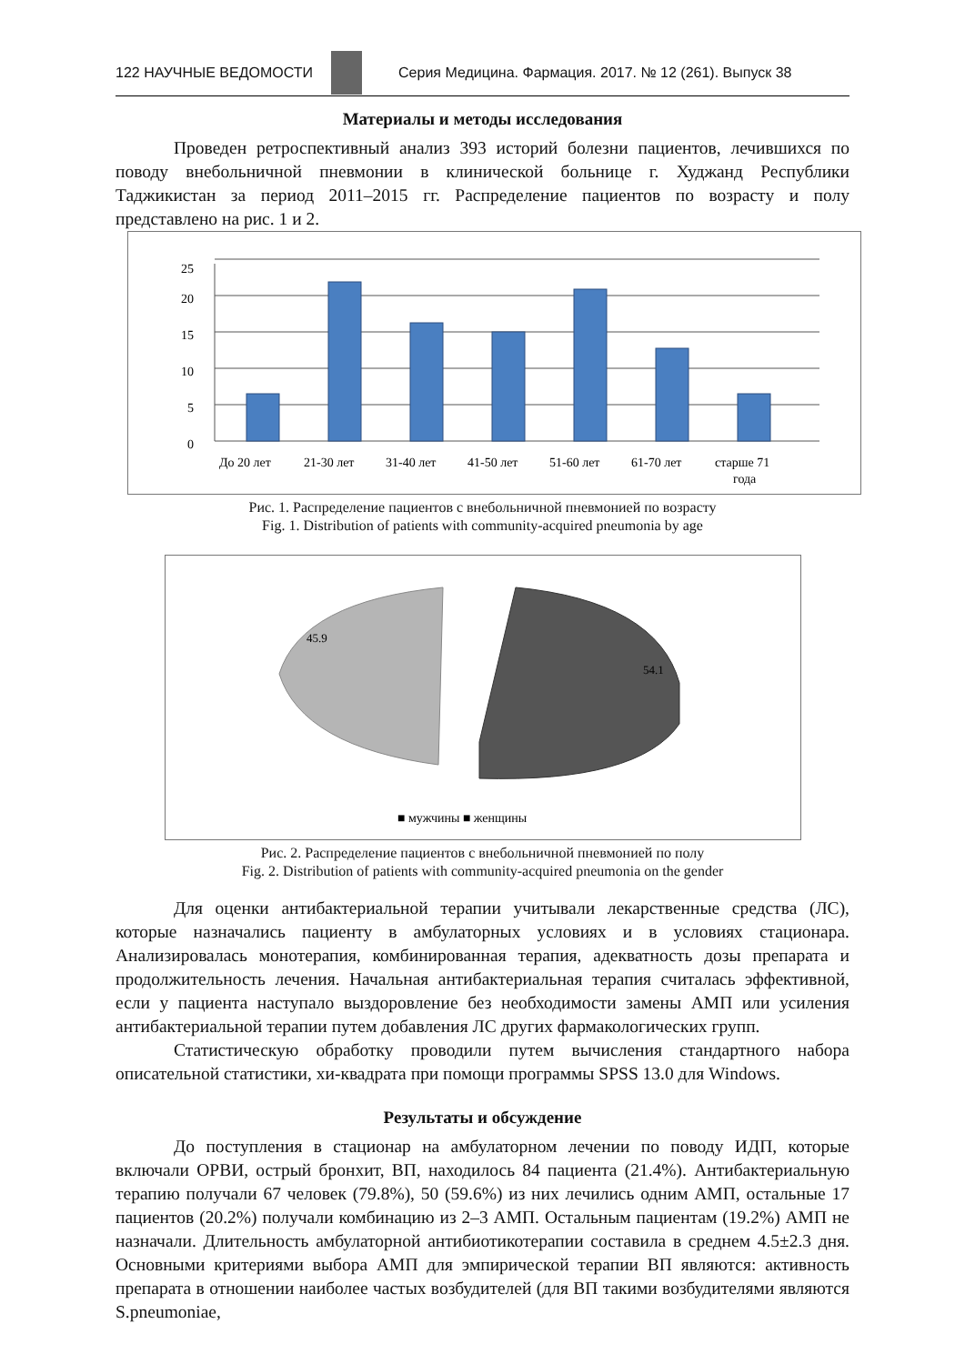122 НАУЧНЫЕ ВЕДОМОСТИ
Серия Медицина. Фармация. 2017. № 12 (261). Выпуск 38
Материалы и методы исследования
Проведен ретроспективный анализ 393 историй болезни пациентов, лечившихся по поводу внебольничной пневмонии в клинической больнице г. Худжанд Республики Таджикистан за период 2011–2015 гг. Распределение пациентов по возрасту и полу представлено на рис. 1 и 2.
0
5
10
15
20
25
До 20 лет
21-30 лет
31-40 лет
41-50 лет
51-60 лет
61-70 лет
старше 71
года
Рис. 1. Распределение пациентов с внебольничной пневмонией по возрасту
Fig. 1. Distribution of patients with community-acquired pneumonia by age
45.9
54.1
■ мужчины ■ женщины
Рис. 2. Распределение пациентов с внебольничной пневмонией по полу
Fig. 2. Distribution of patients with community-acquired pneumonia on the gender
Для оценки антибактериальной терапии учитывали лекарственные средства (ЛС), которые назначались пациенту в амбулаторных условиях и в условиях стационара. Анализировалась монотерапия, комбинированная терапия, адекватность дозы препарата и продолжительность лечения. Начальная антибактериальная терапия считалась эффективной, если у пациента наступало выздоровление без необходимости замены АМП или усиления антибактериальной терапии путем добавления ЛС других фармакологических групп.
Статистическую обработку проводили путем вычисления стандартного набора описательной статистики, хи-квадрата при помощи программы SPSS 13.0 для Windows.
Результаты и обсуждение
До поступления в стационар на амбулаторном лечении по поводу ИДП, которые включали ОРВИ, острый бронхит, ВП, находилось 84 пациента (21.4%). Антибактериальную терапию получали 67 человек (79.8%), 50 (59.6%) из них лечились одним АМП, остальные 17 пациентов (20.2%) получали комбинацию из 2–3 АМП. Остальным пациентам (19.2%) АМП не назначали. Длительность амбулаторной антибиотикотерапии составила в среднем 4.5±2.3 дня. Основными критериями выбора АМП для эмпирической терапии ВП являются: активность препарата в отношении наиболее частых возбудителей (для ВП такими возбудителями являются S.pneumoniae,